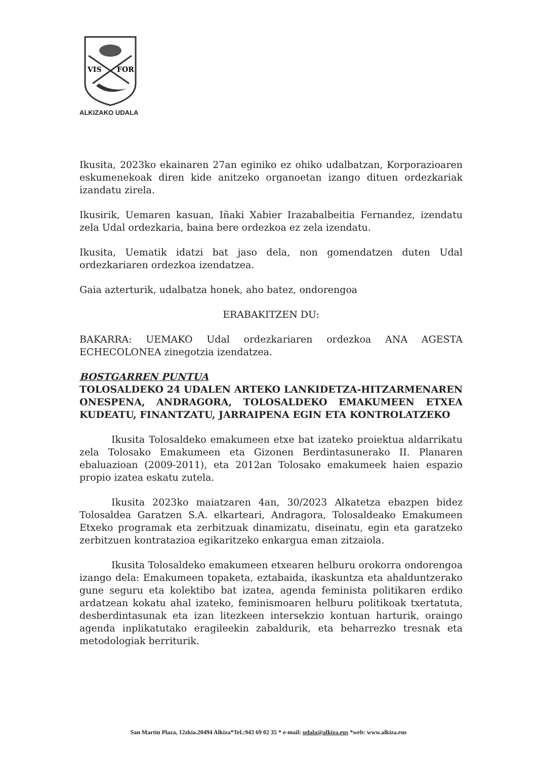VIS
FOR
ALKIZAKO UDALA
Ikusita, 2023ko ekainaren 27an eginiko ez ohiko udalbatzan, Korporazioaren eskumenekoak diren kide anitzeko organoetan izango dituen ordezkariak izandatu zirela.
Ikusirik, Uemaren kasuan, Iñaki Xabier Irazabalbeitia Fernandez, izendatu zela Udal ordezkaria, baina bere ordezkoa ez zela izendatu.
Ikusita, Uematik idatzi bat jaso dela, non gomendatzen duten Udal ordezkariaren ordezkoa izendatzea.
Gaia azterturik, udalbatza honek, aho batez, ondorengoa
ERABAKITZEN DU:
BAKARRA: UEMAKO Udal ordezkariaren ordezkoa ANA AGESTA ECHECOLONEA zinegotzia izendatzea.
BOSTGARREN PUNTUA
TOLOSALDEKO 24 UDALEN ARTEKO LANKIDETZA-HITZARMENAREN ONESPENA, ANDRAGORA, TOLOSALDEKO EMAKUMEEN ETXEA KUDEATU, FINANTZATU, JARRAIPENA EGIN ETA KONTROLATZEKO
Ikusita Tolosaldeko emakumeen etxe bat izateko proiektua aldarrikatu zela Tolosako Emakumeen eta Gizonen Berdintasunerako II. Planaren ebaluazioan (2009-2011), eta 2012an Tolosako emakumeek haien espazio propio izatea eskatu zutela.
Ikusita 2023ko maiatzaren 4an, 30/2023 Alkatetza ebazpen bidez Tolosaldea Garatzen S.A. elkarteari, Andragora, Tolosaldeako Emakumeen Etxeko programak eta zerbitzuak dinamizatu, diseinatu, egin eta garatzeko zerbitzuen kontratazioa egikaritzeko enkargua eman zitzaiola.
Ikusita Tolosaldeko emakumeen etxearen helburu orokorra ondorengoa izango dela: Emakumeen topaketa, eztabaida, ikaskuntza eta ahalduntzerako gune seguru eta kolektibo bat izatea, agenda feminista politikaren erdiko ardatzean kokatu ahal izateko, feminismoaren helburu politikoak txertatuta, desberdintasunak eta izan litezkeen intersekzio kontuan harturik, oraingo agenda inplikatutako eragileekin zabaldurik, eta beharrezko tresnak eta metodologiak berriturik.
San Martin Plaza, 12zkia.20494 Alkiza*Tel.:943 69 02 35 * e-mail: udala@alkiza.eus *web: www.alkiza.eus